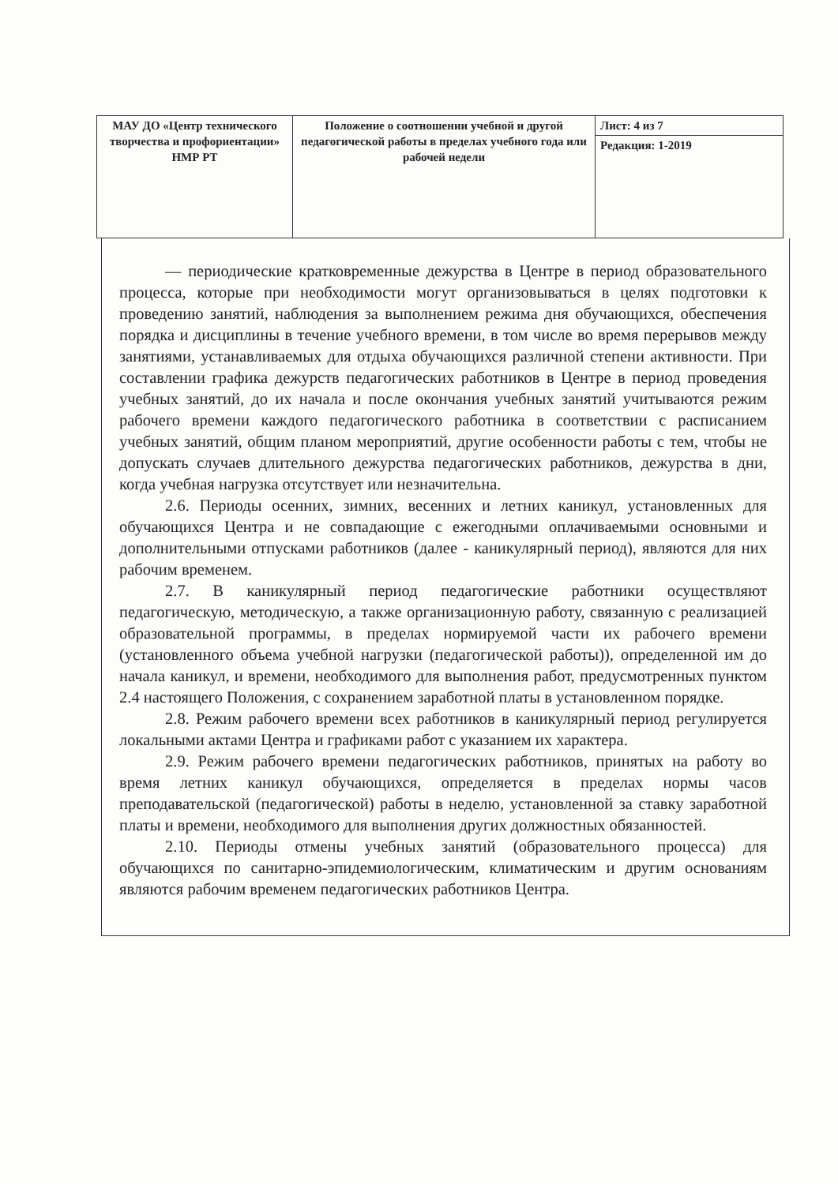| МАУ ДО «Центр технического творчества и профориентации» НМР РТ | Положение о соотношении учебной и другой педагогической работы в пределах учебного года или рабочей недели | Лист: 4 из 7 |
| | | Редакция: 1-2019 |
— периодические кратковременные дежурства в Центре в период образовательного процесса, которые при необходимости могут организовываться в целях подготовки к проведению занятий, наблюдения за выполнением режима дня обучающихся, обеспечения порядка и дисциплины в течение учебного времени, в том числе во время перерывов между занятиями, устанавливаемых для отдыха обучающихся различной степени активности. При составлении графика дежурств педагогических работников в Центре в период проведения учебных занятий, до их начала и после окончания учебных занятий учитываются режим рабочего времени каждого педагогического работника в соответствии с расписанием учебных занятий, общим планом мероприятий, другие особенности работы с тем, чтобы не допускать случаев длительного дежурства педагогических работников, дежурства в дни, когда учебная нагрузка отсутствует или незначительна.
2.6. Периоды осенних, зимних, весенних и летних каникул, установленных для обучающихся Центра и не совпадающие с ежегодными оплачиваемыми основными и дополнительными отпусками работников (далее - каникулярный период), являются для них рабочим временем.
2.7. В каникулярный период педагогические работники осуществляют педагогическую, методическую, а также организационную работу, связанную с реализацией образовательной программы, в пределах нормируемой части их рабочего времени (установленного объема учебной нагрузки (педагогической работы)), определенной им до начала каникул, и времени, необходимого для выполнения работ, предусмотренных пунктом 2.4 настоящего Положения, с сохранением заработной платы в установленном порядке.
2.8. Режим рабочего времени всех работников в каникулярный период регулируется локальными актами Центра и графиками работ с указанием их характера.
2.9. Режим рабочего времени педагогических работников, принятых на работу во время летних каникул обучающихся, определяется в пределах нормы часов преподавательской (педагогической) работы в неделю, установленной за ставку заработной платы и времени, необходимого для выполнения других должностных обязанностей.
2.10. Периоды отмены учебных занятий (образовательного процесса) для обучающихся по санитарно-эпидемиологическим, климатическим и другим основаниям являются рабочим временем педагогических работников Центра.